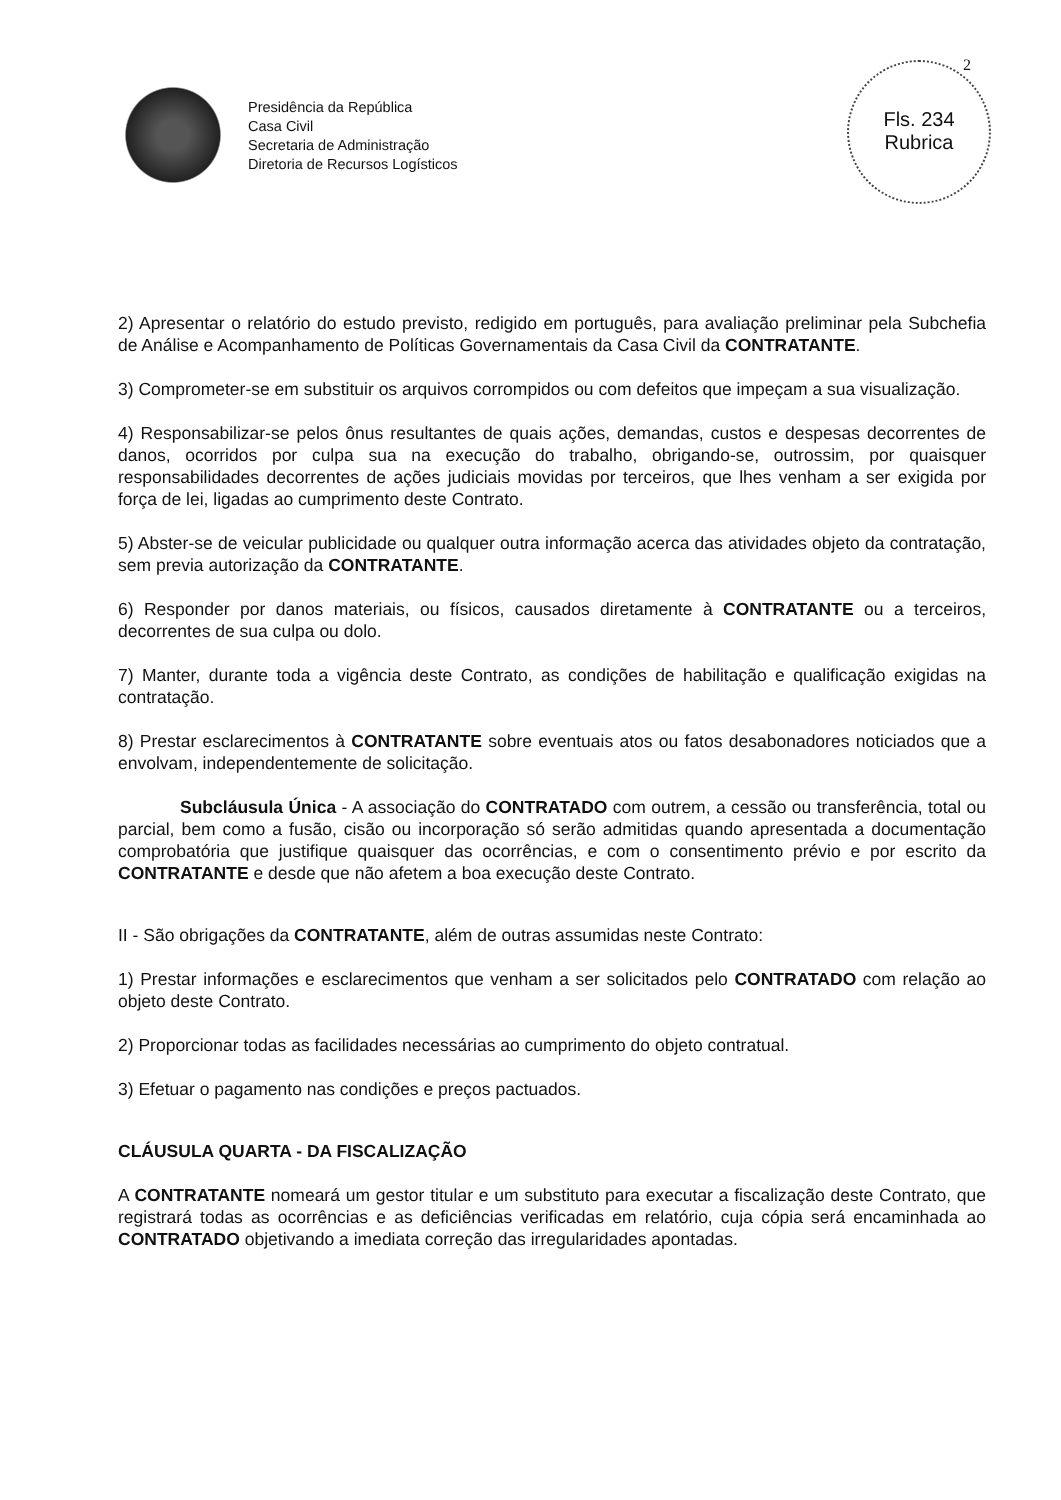2
Fls. 234
Rubrica
Presidência da República
Casa Civil
Secretaria de Administração
Diretoria de Recursos Logísticos
2) Apresentar o relatório do estudo previsto, redigido em português, para avaliação preliminar pela Subchefia de Análise e Acompanhamento de Políticas Governamentais da Casa Civil da CONTRATANTE.
3) Comprometer-se em substituir os arquivos corrompidos ou com defeitos que impeçam a sua visualização.
4) Responsabilizar-se pelos ônus resultantes de quais ações, demandas, custos e despesas decorrentes de danos, ocorridos por culpa sua na execução do trabalho, obrigando-se, outrossim, por quaisquer responsabilidades decorrentes de ações judiciais movidas por terceiros, que lhes venham a ser exigida por força de lei, ligadas ao cumprimento deste Contrato.
5) Abster-se de veicular publicidade ou qualquer outra informação acerca das atividades objeto da contratação, sem previa autorização da CONTRATANTE.
6) Responder por danos materiais, ou físicos, causados diretamente à CONTRATANTE ou a terceiros, decorrentes de sua culpa ou dolo.
7) Manter, durante toda a vigência deste Contrato, as condições de habilitação e qualificação exigidas na contratação.
8) Prestar esclarecimentos à CONTRATANTE sobre eventuais atos ou fatos desabonadores noticiados que a envolvam, independentemente de solicitação.
Subcláusula Única - A associação do CONTRATADO com outrem, a cessão ou transferência, total ou parcial, bem como a fusão, cisão ou incorporação só serão admitidas quando apresentada a documentação comprobatória que justifique quaisquer das ocorrências, e com o consentimento prévio e por escrito da CONTRATANTE e desde que não afetem a boa execução deste Contrato.
II - São obrigações da CONTRATANTE, além de outras assumidas neste Contrato:
1) Prestar informações e esclarecimentos que venham a ser solicitados pelo CONTRATADO com relação ao objeto deste Contrato.
2) Proporcionar todas as facilidades necessárias ao cumprimento do objeto contratual.
3) Efetuar o pagamento nas condições e preços pactuados.
CLÁUSULA QUARTA - DA FISCALIZAÇÃO
A CONTRATANTE nomeará um gestor titular e um substituto para executar a fiscalização deste Contrato, que registrará todas as ocorrências e as deficiências verificadas em relatório, cuja cópia será encaminhada ao CONTRATADO objetivando a imediata correção das irregularidades apontadas.